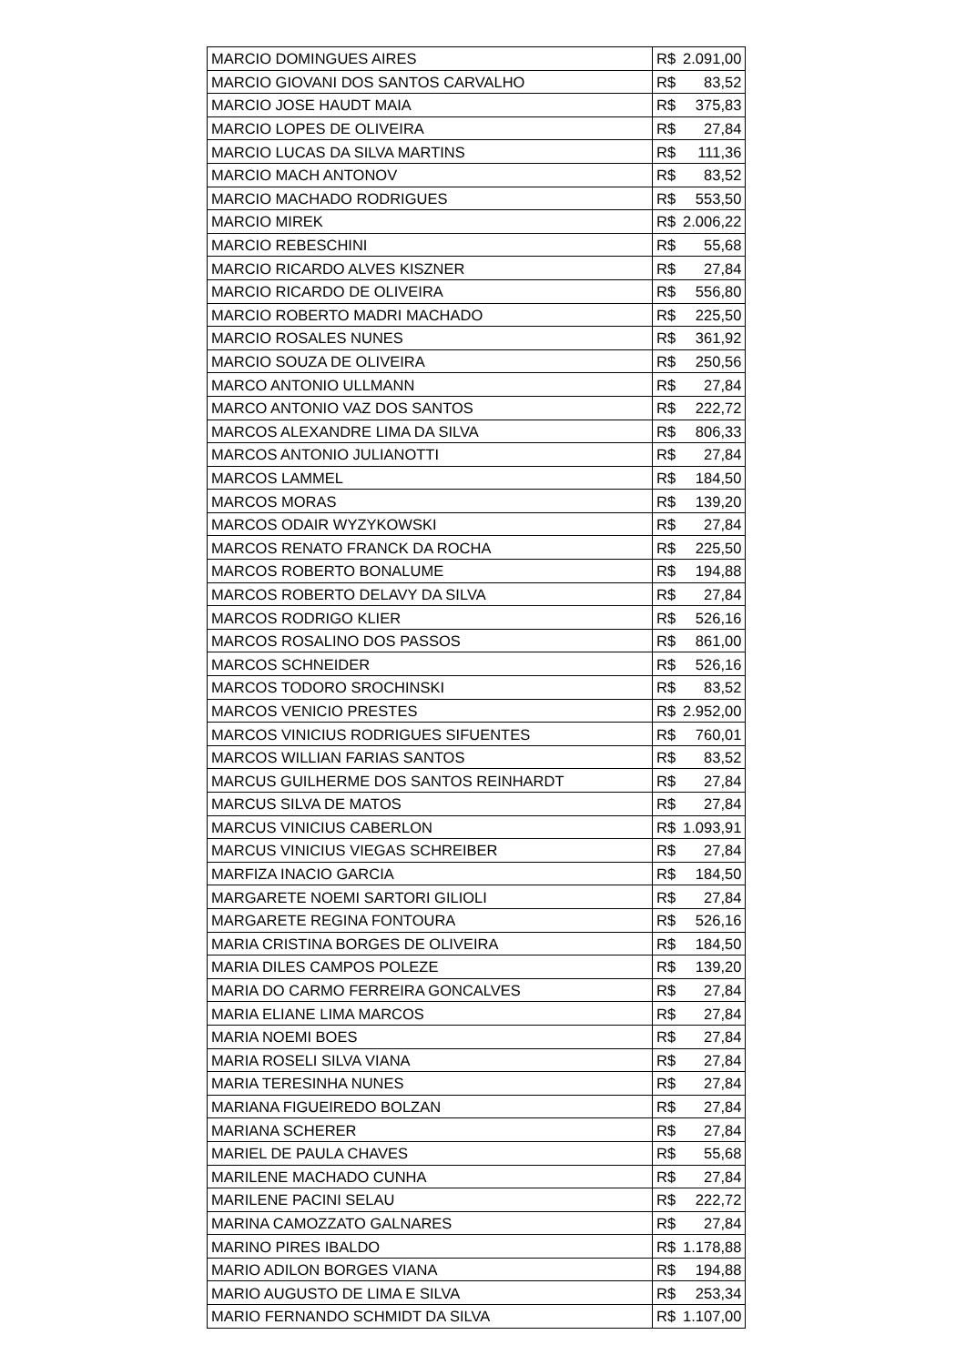| MARCIO DOMINGUES AIRES | R$ | 2.091,00 |
| MARCIO GIOVANI DOS SANTOS CARVALHO | R$ | 83,52 |
| MARCIO JOSE HAUDT MAIA | R$ | 375,83 |
| MARCIO LOPES DE OLIVEIRA | R$ | 27,84 |
| MARCIO LUCAS DA SILVA MARTINS | R$ | 111,36 |
| MARCIO MACH ANTONOV | R$ | 83,52 |
| MARCIO MACHADO RODRIGUES | R$ | 553,50 |
| MARCIO MIREK | R$ | 2.006,22 |
| MARCIO REBESCHINI | R$ | 55,68 |
| MARCIO RICARDO ALVES KISZNER | R$ | 27,84 |
| MARCIO RICARDO DE OLIVEIRA | R$ | 556,80 |
| MARCIO ROBERTO MADRI MACHADO | R$ | 225,50 |
| MARCIO ROSALES NUNES | R$ | 361,92 |
| MARCIO SOUZA DE OLIVEIRA | R$ | 250,56 |
| MARCO ANTONIO ULLMANN | R$ | 27,84 |
| MARCO ANTONIO VAZ DOS SANTOS | R$ | 222,72 |
| MARCOS ALEXANDRE LIMA DA SILVA | R$ | 806,33 |
| MARCOS ANTONIO JULIANOTTI | R$ | 27,84 |
| MARCOS LAMMEL | R$ | 184,50 |
| MARCOS MORAS | R$ | 139,20 |
| MARCOS ODAIR WYZYKOWSKI | R$ | 27,84 |
| MARCOS RENATO FRANCK DA ROCHA | R$ | 225,50 |
| MARCOS ROBERTO BONALUME | R$ | 194,88 |
| MARCOS ROBERTO DELAVY DA SILVA | R$ | 27,84 |
| MARCOS RODRIGO KLIER | R$ | 526,16 |
| MARCOS ROSALINO DOS PASSOS | R$ | 861,00 |
| MARCOS SCHNEIDER | R$ | 526,16 |
| MARCOS TODORO SROCHINSKI | R$ | 83,52 |
| MARCOS VENICIO PRESTES | R$ | 2.952,00 |
| MARCOS VINICIUS RODRIGUES SIFUENTES | R$ | 760,01 |
| MARCOS WILLIAN FARIAS SANTOS | R$ | 83,52 |
| MARCUS GUILHERME DOS SANTOS REINHARDT | R$ | 27,84 |
| MARCUS SILVA DE MATOS | R$ | 27,84 |
| MARCUS VINICIUS CABERLON | R$ | 1.093,91 |
| MARCUS VINICIUS VIEGAS SCHREIBER | R$ | 27,84 |
| MARFIZA INACIO GARCIA | R$ | 184,50 |
| MARGARETE NOEMI SARTORI GILIOLI | R$ | 27,84 |
| MARGARETE REGINA FONTOURA | R$ | 526,16 |
| MARIA CRISTINA BORGES DE OLIVEIRA | R$ | 184,50 |
| MARIA DILES CAMPOS POLEZE | R$ | 139,20 |
| MARIA DO CARMO FERREIRA GONCALVES | R$ | 27,84 |
| MARIA ELIANE LIMA MARCOS | R$ | 27,84 |
| MARIA NOEMI BOES | R$ | 27,84 |
| MARIA ROSELI SILVA VIANA | R$ | 27,84 |
| MARIA TERESINHA NUNES | R$ | 27,84 |
| MARIANA FIGUEIREDO BOLZAN | R$ | 27,84 |
| MARIANA SCHERER | R$ | 27,84 |
| MARIEL DE PAULA CHAVES | R$ | 55,68 |
| MARILENE MACHADO CUNHA | R$ | 27,84 |
| MARILENE PACINI SELAU | R$ | 222,72 |
| MARINA CAMOZZATO GALNARES | R$ | 27,84 |
| MARINO PIRES IBALDO | R$ | 1.178,88 |
| MARIO ADILON BORGES VIANA | R$ | 194,88 |
| MARIO AUGUSTO DE LIMA E SILVA | R$ | 253,34 |
| MARIO FERNANDO SCHMIDT DA SILVA | R$ | 1.107,00 |